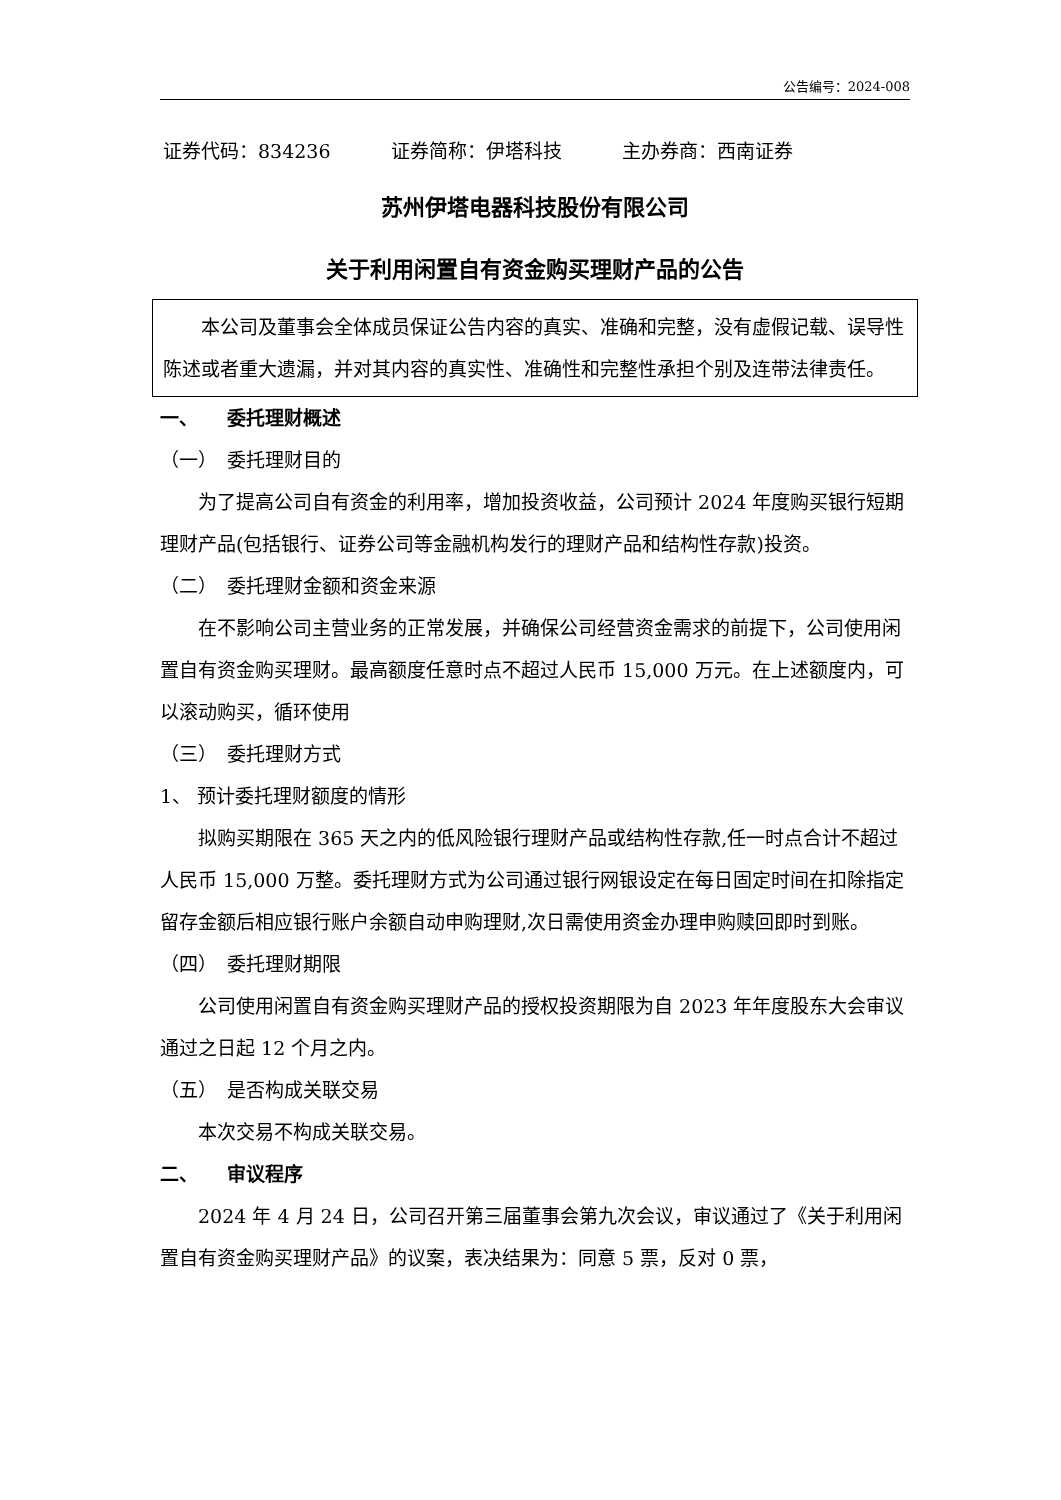公告编号：2024-008
证券代码：834236 证券简称：伊塔科技 主办券商：西南证券
苏州伊塔电器科技股份有限公司
关于利用闲置自有资金购买理财产品的公告
本公司及董事会全体成员保证公告内容的真实、准确和完整，没有虚假记载、误导性陈述或者重大遗漏，并对其内容的真实性、准确性和完整性承担个别及连带法律责任。
一、　　委托理财概述
（一）　委托理财目的
为了提高公司自有资金的利用率，增加投资收益，公司预计 2024 年度购买银行短期理财产品(包括银行、证券公司等金融机构发行的理财产品和结构性存款)投资。
（二）　委托理财金额和资金来源
在不影响公司主营业务的正常发展，并确保公司经营资金需求的前提下，公司使用闲置自有资金购买理财。最高额度任意时点不超过人民币 15,000 万元。在上述额度内，可以滚动购买，循环使用
（三）　委托理财方式
1、 预计委托理财额度的情形
拟购买期限在 365 天之内的低风险银行理财产品或结构性存款,任一时点合计不超过人民币 15,000 万整。委托理财方式为公司通过银行网银设定在每日固定时间在扣除指定留存金额后相应银行账户余额自动申购理财,次日需使用资金办理申购赎回即时到账。
（四）　委托理财期限
公司使用闲置自有资金购买理财产品的授权投资期限为自 2023 年年度股东大会审议通过之日起 12 个月之内。
（五）　是否构成关联交易
本次交易不构成关联交易。
二、　　审议程序
2024 年 4 月 24 日，公司召开第三届董事会第九次会议，审议通过了《关于利用闲置自有资金购买理财产品》的议案，表决结果为：同意 5 票，反对 0 票，